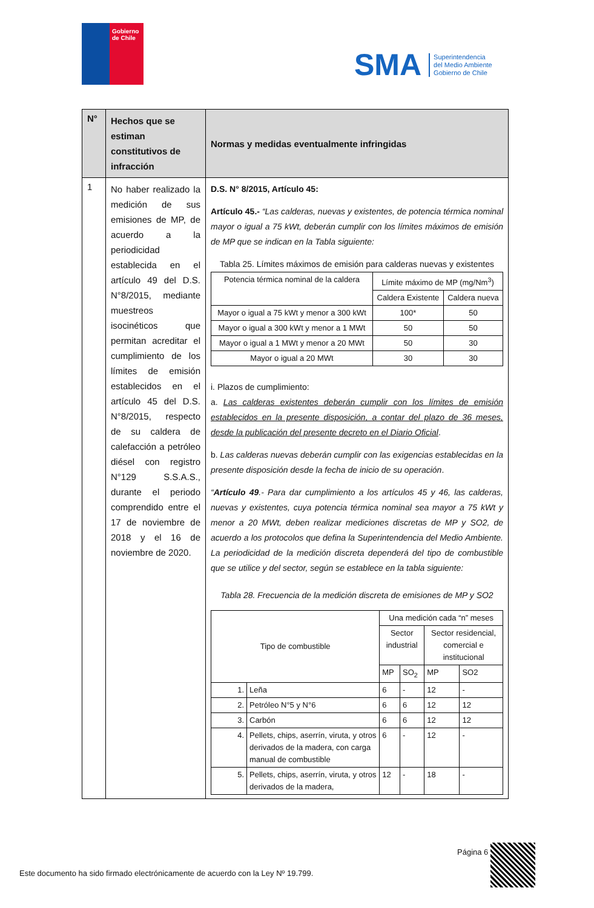Gobierno
de Chile
SMA Superintendencia
del Medio Ambiente
Gobierno de Chile
| N° | Hechos que se estiman constitutivos de infracción | Normas y medidas eventualmente infringidas |
| --- | --- | --- |
| 1 | No haber realizado la medición de sus emisiones de MP, de acuerdo a la periodicidad establecida en el artículo 49 del D.S. N°8/2015, mediante muestreos isocinéticos que permitan acreditar el cumplimiento de los límites de emisión establecidos en el artículo 45 del D.S. N°8/2015, respecto de su caldera de calefacción a petróleo diésel con registro N°129 S.S.A.S., durante el periodo comprendido entre el 17 de noviembre de 2018 y el 16 de noviembre de 2020. | D.S. N° 8/2015, Artículo 45: Artículo 45.- “Las calderas, nuevas y existentes, de potencia térmica nominal mayor o igual a 75 kWt, deberán cumplir con los límites máximos de emisión de MP que se indican en la Tabla siguiente: Tabla 25. Límites máximos de emisión para calderas nuevas y existentes / Potencia térmica nominal de la caldera / Límite máximo de MP (mg/Nm<sup>3</sup>) / / / / Caldera Existente / Caldera nueva / / Mayor o igual a 75 kWt y menor a 300 kWt / 100* / 50 / / Mayor o igual a 300 kWt y menor a 1 MWt / 50 / 50 / / Mayor o igual a 1 MWt y menor a 20 MWt / 50 / 30 / / Mayor o igual a 20 MWt / 30 / 30 / i. Plazos de cumplimiento: a. Las calderas existentes deberán cumplir con los límites de emisión establecidos en la presente disposición, a contar del plazo de 36 meses, desde la publicación del presente decreto en el Diario Oficial . b. Las calderas nuevas deberán cumplir con las exigencias establecidas en la presente disposición desde la fecha de inicio de su operación . “ Artículo 49 .- Para dar cumplimiento a los artículos 45 y 46, las calderas, nuevas y existentes, cuya potencia térmica nominal sea mayor a 75 kWt y menor a 20 MWt, deben realizar mediciones discretas de MP y SO2, de acuerdo a los protocolos que defina la Superintendencia del Medio Ambiente. La periodicidad de la medición discreta dependerá del tipo de combustible que se utilice y del sector, según se establece en la tabla siguiente: Tabla 28. Frecuencia de la medición discreta de emisiones de MP y SO2 / Tipo de combustible / / Una medición cada “n” meses / / / / / / / Sector industrial / / Sector residencial, comercial e institucional / / / / / MP / SO<sub>2</sub> / MP / SO2 / / 1. / Leña / 6 / - / 12 / - / / 2. / Petróleo N°5 y N°6 / 6 / 6 / 12 / 12 / / 3. / Carbón / 6 / 6 / 12 / 12 / / 4. / Pellets, chips, aserrín, viruta, y otros derivados de la madera, con carga manual de combustible / 6 / - / 12 / - / / 5. / Pellets, chips, aserrín, viruta, y otros derivados de la madera, / 12 / - / 18 / - / |
Página 6
Este documento ha sido firmado electrónicamente de acuerdo con la Ley Nº 19.799.